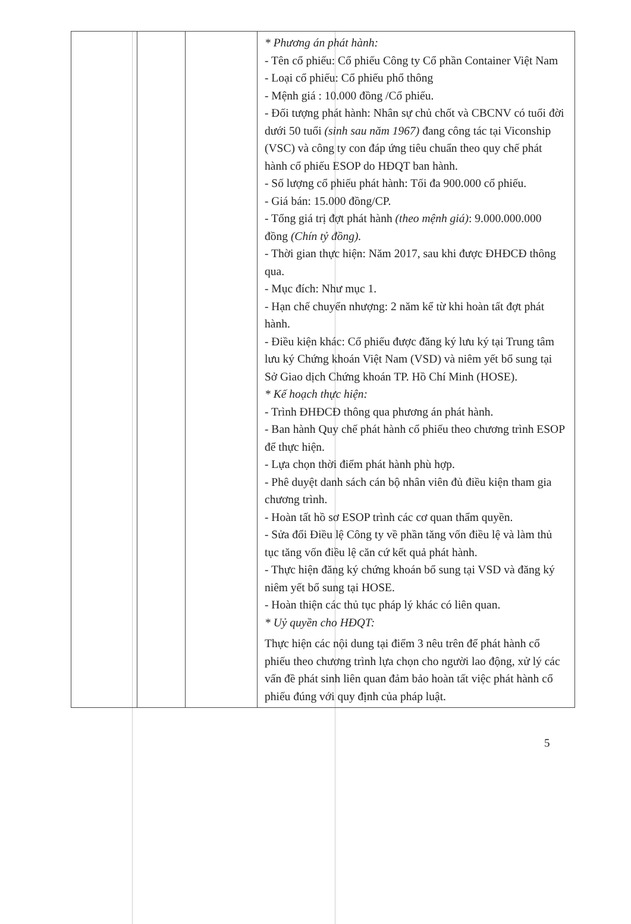| | | | * Phương án phát hành: - Tên cổ phiếu: Cổ phiếu Công ty Cổ phần Container Việt Nam - Loại cổ phiếu: Cổ phiếu phổ thông - Mệnh giá : 10.000 đồng /Cổ phiếu. - Đối tượng phát hành: Nhân sự chủ chốt và CBCNV có tuổi đời dưới 50 tuổi (sinh sau năm 1967) đang công tác tại Viconship (VSC) và công ty con đáp ứng tiêu chuẩn theo quy chế phát hành cổ phiếu ESOP do HĐQT ban hành. - Số lượng cổ phiếu phát hành: Tối đa 900.000 cổ phiếu. - Giá bán: 15.000 đồng/CP. - Tổng giá trị đợt phát hành (theo mệnh giá) : 9.000.000.000 đồng (Chín tỷ đồng). - Thời gian thực hiện: Năm 2017, sau khi được ĐHĐCĐ thông qua. - Mục đích: Như mục 1. - Hạn chế chuyển nhượng: 2 năm kể từ khi hoàn tất đợt phát hành. - Điều kiện khác: Cổ phiếu được đăng ký lưu ký tại Trung tâm lưu ký Chứng khoán Việt Nam (VSD) và niêm yết bổ sung tại Sở Giao dịch Chứng khoán TP. Hồ Chí Minh (HOSE). * Kế hoạch thực hiện: - Trình ĐHĐCĐ thông qua phương án phát hành. - Ban hành Quy chế phát hành cổ phiếu theo chương trình ESOP để thực hiện. - Lựa chọn thời điểm phát hành phù hợp. - Phê duyệt danh sách cán bộ nhân viên đủ điều kiện tham gia chương trình. - Hoàn tất hồ sơ ESOP trình các cơ quan thẩm quyền. - Sửa đổi Điều lệ Công ty về phần tăng vốn điều lệ và làm thủ tục tăng vốn điều lệ căn cứ kết quả phát hành. - Thực hiện đăng ký chứng khoán bổ sung tại VSD và đăng ký niêm yết bổ sung tại HOSE. - Hoàn thiện các thủ tục pháp lý khác có liên quan. * Uỷ quyền cho HĐQT: Thực hiện các nội dung tại điểm 3 nêu trên để phát hành cổ phiếu theo chương trình lựa chọn cho người lao động, xử lý các vấn đề phát sinh liên quan đảm bảo hoàn tất việc phát hành cổ phiếu đúng với quy định của pháp luật. |
5